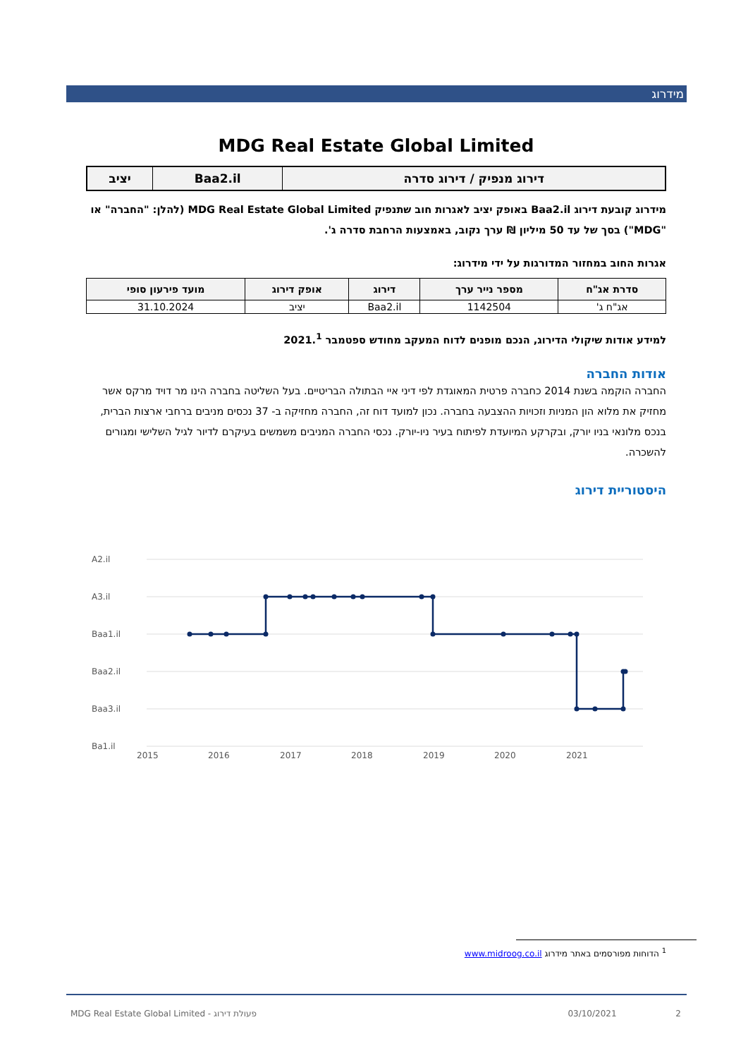מידרוג
MDG Real Estate Global Limited
| דירוג מנפיק / דירוג סדרה | Baa2.il | יציב |
מידרוג קובעת דירוג Baa2.il באופק יציב לאגרות חוב שתנפיק MDG Real Estate Global Limited (להלן: "החברה" או "MDG") בסך של עד 50 מיליון ₪ ערך נקוב, באמצעות הרחבת סדרה ג'.
אגרות החוב במחזור המדורגות על ידי מידרוג:
| סדרת אג"ח | מספר נייר ערך | דירוג | אופק דירוג | מועד פירעון סופי |
| --- | --- | --- | --- | --- |
| אג"ח ג' | 1142504 | Baa2.il | יציב | 31.10.2024 |
למידע אודות שיקולי הדירוג, הנכם מופנים לדוח המעקב מחודש ספטמבר 2021.<sup>1</sup>
אודות החברה
החברה הוקמה בשנת 2014 כחברה פרטית המאוגדת לפי דיני איי הבתולה הבריטיים. בעל השליטה בחברה הינו מר דויד מרקס אשר מחזיק את מלוא הון המניות וזכויות ההצבעה בחברה. נכון למועד דוח זה, החברה מחזיקה ב- 37 נכסים מניבים ברחבי ארצות הברית, בנכס מלונאי בניו יורק, ובקרקע המיועדת לפיתוח בעיר ניו-יורק. נכסי החברה המניבים משמשים בעיקרם לדיור לגיל השלישי ומגורים להשכרה.
היסטוריית דירוג
A2.il
A3.il
Baa1.il
Baa2.il
Baa3.il
Ba1.il
2015
2016
2017
2018
2019
2020
2021
<sup>1</sup> הדוחות מפורסמים באתר מידרוג www.midroog.co.il
MDG Real Estate Global Limited - פעולת דירוג 03/10/2021 2